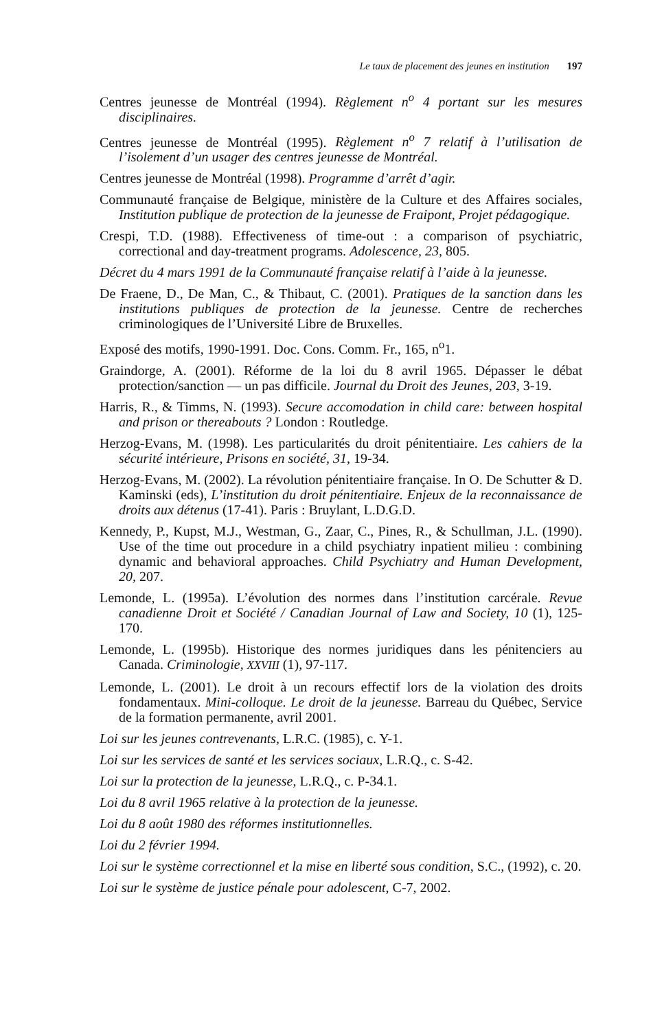Le taux de placement des jeunes en institution 197
Centres jeunesse de Montréal (1994). Règlement n<sup>o</sup> 4 portant sur les mesures disciplinaires.
Centres jeunesse de Montréal (1995). Règlement n<sup>o</sup> 7 relatif à l’utilisation de l’isolement d’un usager des centres jeunesse de Montréal.
Centres jeunesse de Montréal (1998). Programme d’arrêt d’agir.
Communauté française de Belgique, ministère de la Culture et des Affaires sociales, Institution publique de protection de la jeunesse de Fraipont, Projet pédagogique.
Crespi, T.D. (1988). Effectiveness of time-out : a comparison of psychiatric, correctional and day-treatment programs. Adolescence, 23, 805.
Décret du 4 mars 1991 de la Communauté française relatif à l’aide à la jeunesse.
De Fraene, D., De Man, C., & Thibaut, C. (2001). Pratiques de la sanction dans les institutions publiques de protection de la jeunesse. Centre de recherches criminologiques de l’Université Libre de Bruxelles.
Exposé des motifs, 1990-1991. Doc. Cons. Comm. Fr., 165, n<sup>o</sup>1.
Graindorge, A. (2001). Réforme de la loi du 8 avril 1965. Dépasser le débat protection/sanction — un pas difficile. Journal du Droit des Jeunes, 203, 3-19.
Harris, R., & Timms, N. (1993). Secure accomodation in child care: between hospital and prison or thereabouts ? London : Routledge.
Herzog-Evans, M. (1998). Les particularités du droit pénitentiaire. Les cahiers de la sécurité intérieure, Prisons en société, 31, 19-34.
Herzog-Evans, M. (2002). La révolution pénitentiaire française. In O. De Schutter & D. Kaminski (eds), L’institution du droit pénitentiaire. Enjeux de la reconnaissance de droits aux détenus (17-41). Paris : Bruylant, L.D.G.D.
Kennedy, P., Kupst, M.J., Westman, G., Zaar, C., Pines, R., & Schullman, J.L. (1990). Use of the time out procedure in a child psychiatry inpatient milieu : combining dynamic and behavioral approaches. Child Psychiatry and Human Development, 20, 207.
Lemonde, L. (1995a). L’évolution des normes dans l’institution carcérale. Revue canadienne Droit et Société / Canadian Journal of Law and Society, 10 (1), 125-170.
Lemonde, L. (1995b). Historique des normes juridiques dans les pénitenciers au Canada. Criminologie, XXVIII (1), 97-117.
Lemonde, L. (2001). Le droit à un recours effectif lors de la violation des droits fondamentaux. Mini-colloque. Le droit de la jeunesse. Barreau du Québec, Service de la formation permanente, avril 2001.
Loi sur les jeunes contrevenants, L.R.C. (1985), c. Y-1.
Loi sur les services de santé et les services sociaux, L.R.Q., c. S-42.
Loi sur la protection de la jeunesse, L.R.Q., c. P-34.1.
Loi du 8 avril 1965 relative à la protection de la jeunesse.
Loi du 8 août 1980 des réformes institutionnelles.
Loi du 2 février 1994.
Loi sur le système correctionnel et la mise en liberté sous condition, S.C., (1992), c. 20.
Loi sur le système de justice pénale pour adolescent, C-7, 2002.